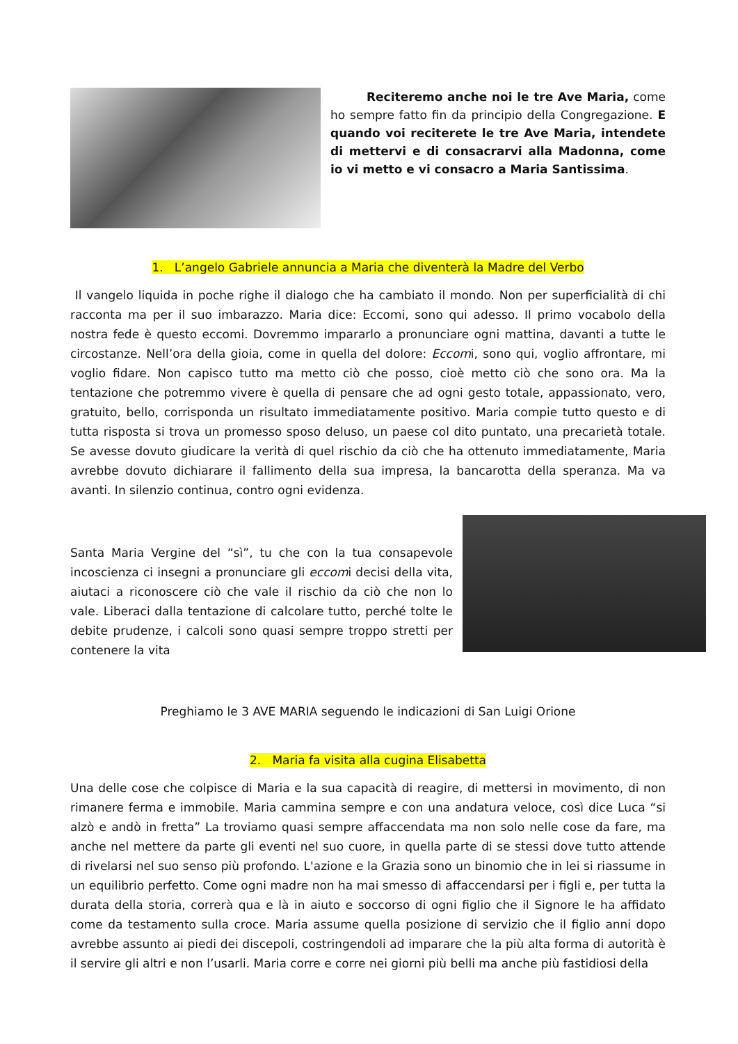Reciteremo anche noi le tre Ave Maria, come ho sempre fatto fin da principio della Congregazione. E quando voi reciterete le tre Ave Maria, intendete di mettervi e di consacrarvi alla Madonna, come io vi metto e vi consacro a Maria Santissima.
1. L’angelo Gabriele annuncia a Maria che diventerà la Madre del Verbo
Il vangelo liquida in poche righe il dialogo che ha cambiato il mondo. Non per superficialità di chi racconta ma per il suo imbarazzo. Maria dice: Eccomi, sono qui adesso. Il primo vocabolo della nostra fede è questo eccomi. Dovremmo impararlo a pronunciare ogni mattina, davanti a tutte le circostanze. Nell’ora della gioia, come in quella del dolore: Eccomi, sono qui, voglio affrontare, mi voglio fidare. Non capisco tutto ma metto ciò che posso, cioè metto ciò che sono ora. Ma la tentazione che potremmo vivere è quella di pensare che ad ogni gesto totale, appassionato, vero, gratuito, bello, corrisponda un risultato immediatamente positivo. Maria compie tutto questo e di tutta risposta si trova un promesso sposo deluso, un paese col dito puntato, una precarietà totale. Se avesse dovuto giudicare la verità di quel rischio da ciò che ha ottenuto immediatamente, Maria avrebbe dovuto dichiarare il fallimento della sua impresa, la bancarotta della speranza. Ma va avanti. In silenzio continua, contro ogni evidenza.
Santa Maria Vergine del “sì”, tu che con la tua consapevole incoscienza ci insegni a pronunciare gli eccomi decisi della vita, aiutaci a riconoscere ciò che vale il rischio da ciò che non lo vale. Liberaci dalla tentazione di calcolare tutto, perché tolte le debite prudenze, i calcoli sono quasi sempre troppo stretti per contenere la vita
Preghiamo le 3 AVE MARIA seguendo le indicazioni di San Luigi Orione
2. Maria fa visita alla cugina Elisabetta
Una delle cose che colpisce di Maria e la sua capacità di reagire, di mettersi in movimento, di non rimanere ferma e immobile. Maria cammina sempre e con una andatura veloce, così dice Luca “si alzò e andò in fretta” La troviamo quasi sempre affaccendata ma non solo nelle cose da fare, ma anche nel mettere da parte gli eventi nel suo cuore, in quella parte di se stessi dove tutto attende di rivelarsi nel suo senso più profondo. L'azione e la Grazia sono un binomio che in lei si riassume in un equilibrio perfetto. Come ogni madre non ha mai smesso di affaccendarsi per i figli e, per tutta la durata della storia, correrà qua e là in aiuto e soccorso di ogni figlio che il Signore le ha affidato come da testamento sulla croce. Maria assume quella posizione di servizio che il figlio anni dopo avrebbe assunto ai piedi dei discepoli, costringendoli ad imparare che la più alta forma di autorità è il servire gli altri e non l’usarli. Maria corre e corre nei giorni più belli ma anche più fastidiosi della